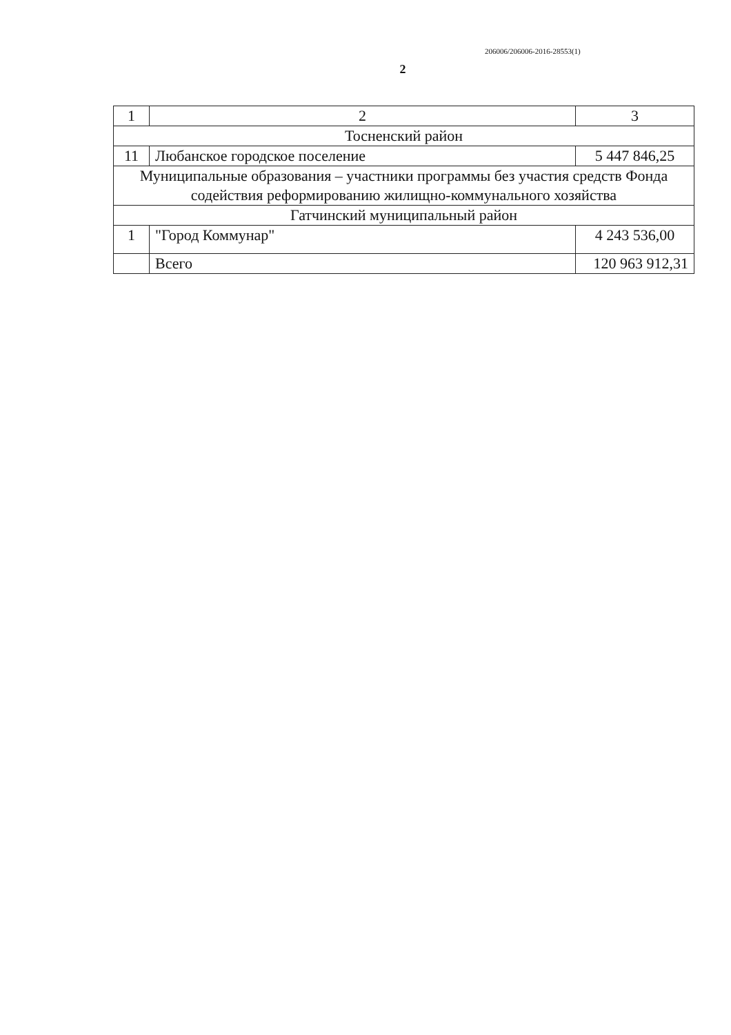206006/206006-2016-28553(1)
2
| 1 | 2 | 3 |
| Тосненский район | | |
| 11 | Любанское городское поселение | 5 447 846,25 |
| Муниципальные образования – участники программы без участия средств Фонда содействия реформированию жилищно-коммунального хозяйства | | |
| Гатчинский муниципальный район | | |
| 1 | "Город Коммунар" | 4 243 536,00 |
| | Всего | 120 963 912,31 |